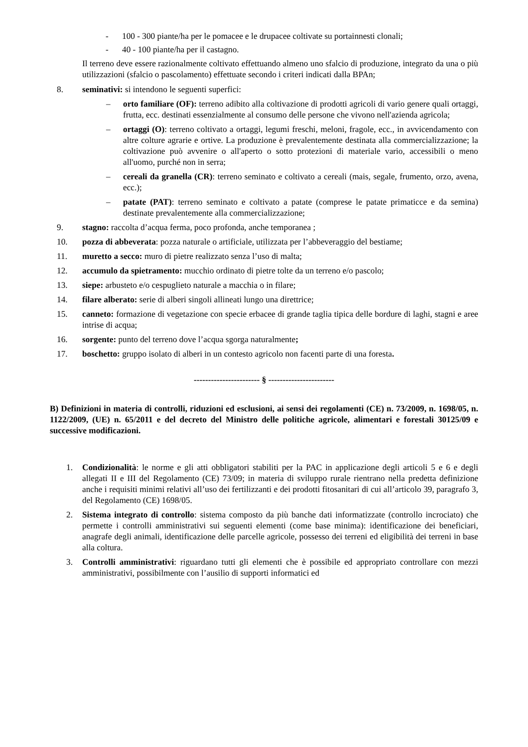- 100 - 300 piante/ha per le pomacee e le drupacee coltivate su portainnesti clonali;
- 40 - 100 piante/ha per il castagno.
Il terreno deve essere razionalmente coltivato effettuando almeno uno sfalcio di produzione, integrato da una o più utilizzazioni (sfalcio o pascolamento) effettuate secondo i criteri indicati dalla BPAn;
8. seminativi: si intendono le seguenti superfici:
– orto familiare (OF): terreno adibito alla coltivazione di prodotti agricoli di vario genere quali ortaggi, frutta, ecc. destinati essenzialmente al consumo delle persone che vivono nell'azienda agricola;
– ortaggi (O): terreno coltivato a ortaggi, legumi freschi, meloni, fragole, ecc., in avvicendamento con altre colture agrarie e ortive. La produzione è prevalentemente destinata alla commercializzazione; la coltivazione può avvenire o all'aperto o sotto protezioni di materiale vario, accessibili o meno all'uomo, purché non in serra;
– cereali da granella (CR): terreno seminato e coltivato a cereali (mais, segale, frumento, orzo, avena, ecc.);
– patate (PAT): terreno seminato e coltivato a patate (comprese le patate primaticce e da semina) destinate prevalentemente alla commercializzazione;
9. stagno: raccolta d’acqua ferma, poco profonda, anche temporanea ;
10. pozza di abbeverata: pozza naturale o artificiale, utilizzata per l’abbeveraggio del bestiame;
11. muretto a secco: muro di pietre realizzato senza l’uso di malta;
12. accumulo da spietramento: mucchio ordinato di pietre tolte da un terreno e/o pascolo;
13. siepe: arbusteto e/o cespuglieto naturale a macchia o in filare;
14. filare alberato: serie di alberi singoli allineati lungo una direttrice;
15. canneto: formazione di vegetazione con specie erbacee di grande taglia tipica delle bordure di laghi, stagni e aree intrise di acqua;
16. sorgente: punto del terreno dove l’acqua sgorga naturalmente;
17. boschetto: gruppo isolato di alberi in un contesto agricolo non facenti parte di una foresta.
----------------------- § -----------------------
B) Definizioni in materia di controlli, riduzioni ed esclusioni, ai sensi dei regolamenti (CE) n. 73/2009, n. 1698/05, n. 1122/2009, (UE) n. 65/2011 e del decreto del Ministro delle politiche agricole, alimentari e forestali 30125/09 e successive modificazioni.
1. Condizionalità: le norme e gli atti obbligatori stabiliti per la PAC in applicazione degli articoli 5 e 6 e degli allegati II e III del Regolamento (CE) 73/09; in materia di sviluppo rurale rientrano nella predetta definizione anche i requisiti minimi relativi all’uso dei fertilizzanti e dei prodotti fitosanitari di cui all’articolo 39, paragrafo 3, del Regolamento (CE) 1698/05.
2. Sistema integrato di controllo: sistema composto da più banche dati informatizzate (controllo incrociato) che permette i controlli amministrativi sui seguenti elementi (come base minima): identificazione dei beneficiari, anagrafe degli animali, identificazione delle parcelle agricole, possesso dei terreni ed eligibilità dei terreni in base alla coltura.
3. Controlli amministrativi: riguardano tutti gli elementi che è possibile ed appropriato controllare con mezzi amministrativi, possibilmente con l’ausilio di supporti informatici ed